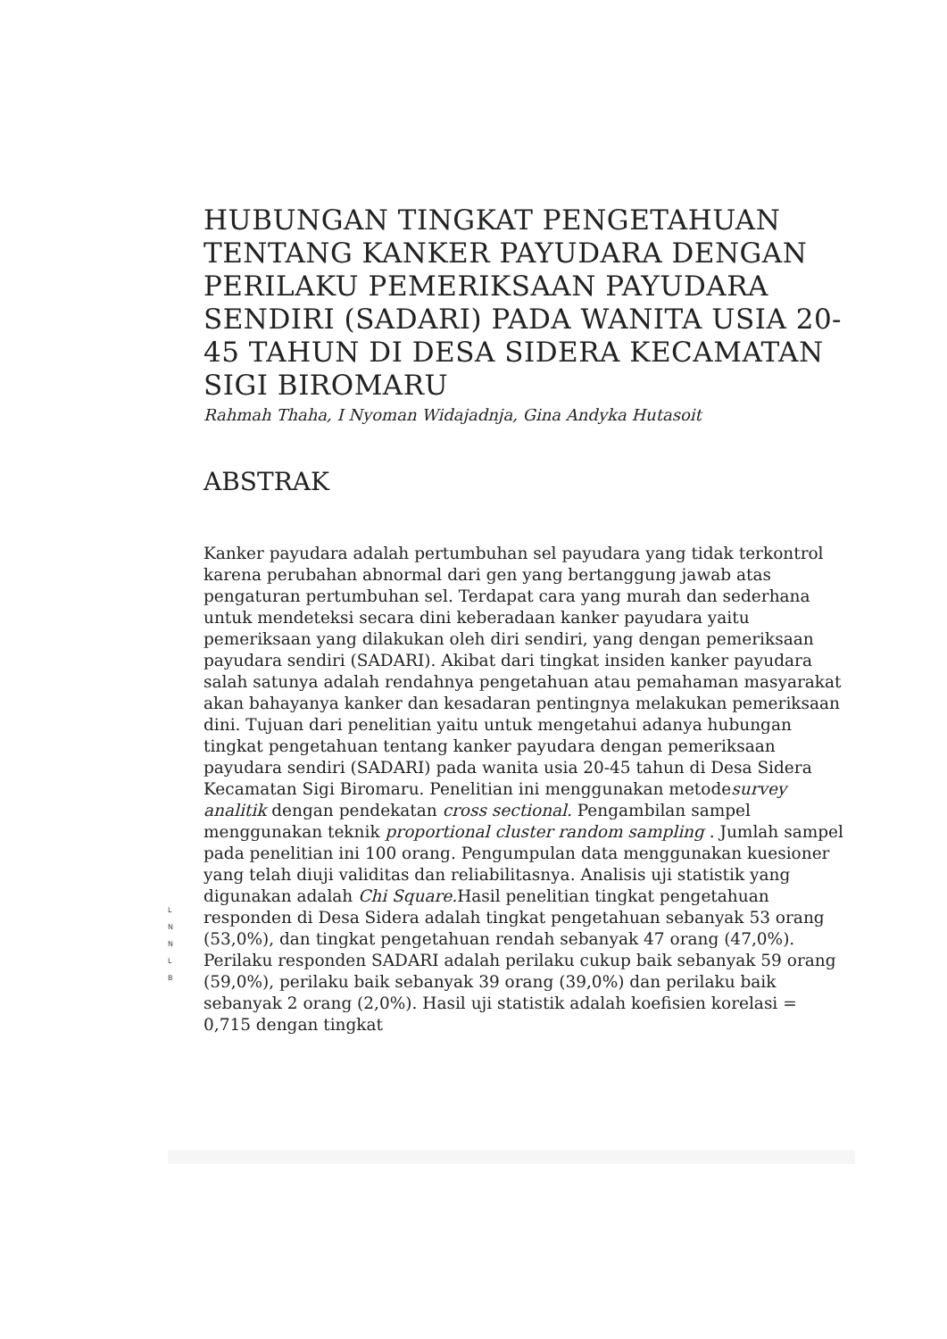L
N
N
L
B
HUBUNGAN TINGKAT PENGETAHUAN TENTANG KANKER PAYUDARA DENGAN PERILAKU PEMERIKSAAN PAYUDARA SENDIRI (SADARI) PADA WANITA USIA 20-45 TAHUN DI DESA SIDERA KECAMATAN SIGI BIROMARU
Rahmah Thaha, I Nyoman Widajadnja, Gina Andyka Hutasoit
ABSTRAK
Kanker payudara adalah pertumbuhan sel payudara yang tidak terkontrol karena perubahan abnormal dari gen yang bertanggung jawab atas pengaturan pertumbuhan sel. Terdapat cara yang murah dan sederhana untuk mendeteksi secara dini keberadaan kanker payudara yaitu pemeriksaan yang dilakukan oleh diri sendiri, yang dengan pemeriksaan payudara sendiri (SADARI). Akibat dari tingkat insiden kanker payudara salah satunya adalah rendahnya pengetahuan atau pemahaman masyarakat akan bahayanya kanker dan kesadaran pentingnya melakukan pemeriksaan dini. Tujuan dari penelitian yaitu untuk mengetahui adanya hubungan tingkat pengetahuan tentang kanker payudara dengan pemeriksaan payudara sendiri (SADARI) pada wanita usia 20-45 tahun di Desa Sidera Kecamatan Sigi Biromaru. Penelitian ini menggunakan metodesurvey analitik dengan pendekatan cross sectional. Pengambilan sampel menggunakan teknik proportional cluster random sampling . Jumlah sampel pada penelitian ini 100 orang. Pengumpulan data menggunakan kuesioner yang telah diuji validitas dan reliabilitasnya. Analisis uji statistik yang digunakan adalah Chi Square. Hasil penelitian tingkat pengetahuan responden di Desa Sidera adalah tingkat pengetahuan sebanyak 53 orang (53,0%), dan tingkat pengetahuan rendah sebanyak 47 orang (47,0%). Perilaku responden SADARI adalah perilaku cukup baik sebanyak 59 orang (59,0%), perilaku baik sebanyak 39 orang (39,0%) dan perilaku baik sebanyak 2 orang (2,0%). Hasil uji statistik adalah koefisien korelasi = 0,715 dengan tingkat